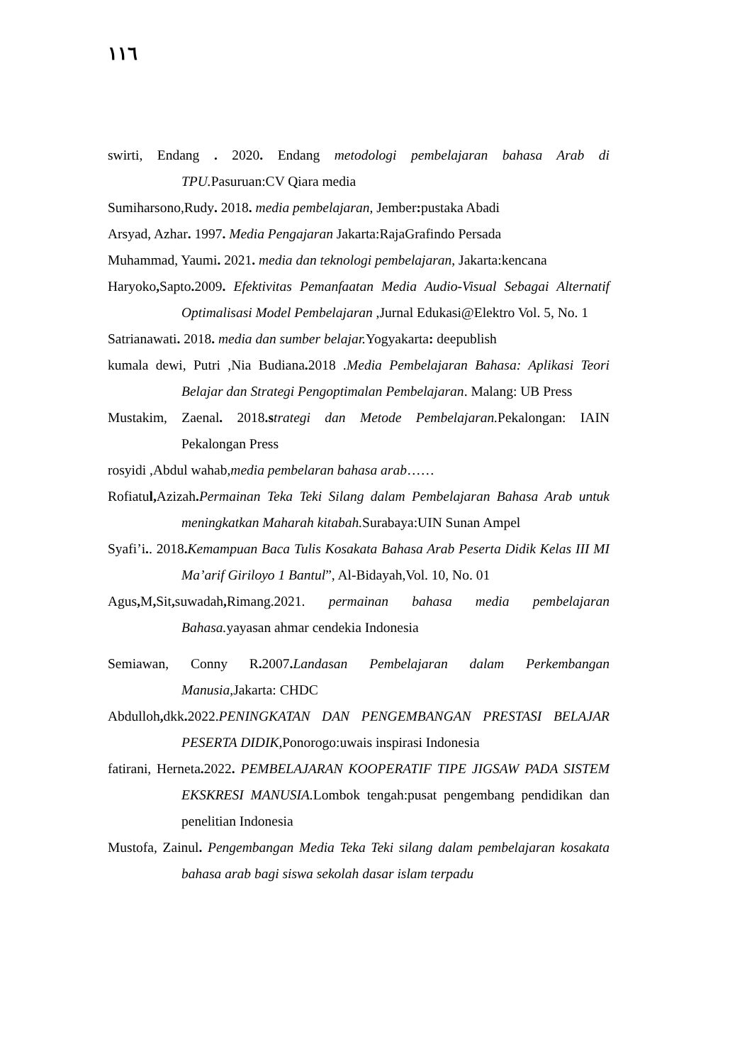١١٦
swirti, Endang . 2020. Endang metodologi pembelajaran bahasa Arab di TPU. Pasuruan:CV Qiara media
Sumiharsono,Rudy. 2018. media pembelajaran, Jember: pustaka Abadi
Arsyad, Azhar. 1997. Media Pengajaran Jakarta:RajaGrafindo Persada
Muhammad, Yaumi. 2021. media dan teknologi pembelajaran, Jakarta:kencana
Haryoko, Sapto. 2009. Efektivitas Pemanfaatan Media Audio-Visual Sebagai Alternatif Optimalisasi Model Pembelajaran ,Jurnal Edukasi@Elektro Vol. 5, No. 1
Satrianawati. 2018. media dan sumber belajar. Yogyakarta: deepublish
kumala dewi, Putri ,Nia Budiana. 2018 .Media Pembelajaran Bahasa: Aplikasi Teori Belajar dan Strategi Pengoptimalan Pembelajaran. Malang: UB Press
Mustakim, Zaenal. 2018.s trategi dan Metode Pembelajaran. Pekalongan: IAIN Pekalongan Press
rosyidi ,Abdul wahab,media pembelaran bahasa arab……
Rofiatul, Azizah. Permainan Teka Teki Silang dalam Pembelajaran Bahasa Arab untuk meningkatkan Maharah kitabah. Surabaya:UIN Sunan Ampel
Syafi’i.. 2018. Kemampuan Baca Tulis Kosakata Bahasa Arab Peserta Didik Kelas III MI Ma’arif Giriloyo 1 Bantul”, Al-Bidayah,Vol. 10, No. 01
Agus, M, Sit, suwadah, Rimang.2021. permainan bahasa media pembelajaran Bahasa. yayasan ahmar cendekia Indonesia
Semiawan, Conny R. 2007. Landasan Pembelajaran dalam Perkembangan Manusia,Jakarta: CHDC
Abdulloh, dkk. 2022.PENINGKATAN DAN PENGEMBANGAN PRESTASI BELAJAR PESERTA DIDIK,Ponorogo:uwais inspirasi Indonesia
fatirani, Herneta. 2022. PEMBELAJARAN KOOPERATIF TIPE JIGSAW PADA SISTEM EKSKRESI MANUSIA. Lombok tengah:pusat pengembang pendidikan dan penelitian Indonesia
Mustofa, Zainul. Pengembangan Media Teka Teki silang dalam pembelajaran kosakata bahasa arab bagi siswa sekolah dasar islam terpadu